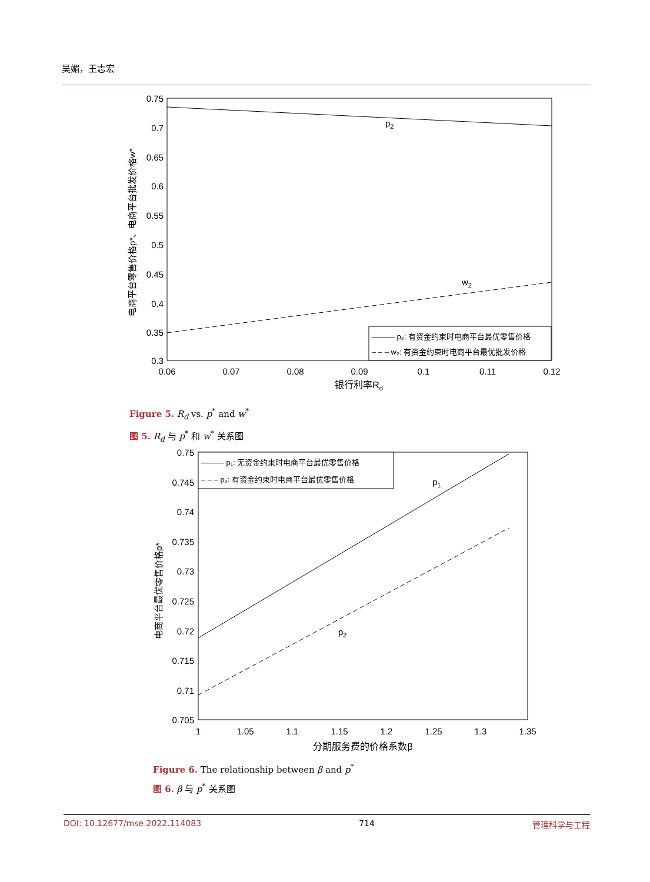吴媚，王志宏
p2
w2
——— p₂: 有资金约束时电商平台最优零售价格
– – – w₂: 有资金约束时电商平台最优批发价格
0.75
0.7
0.65
0.6
0.55
0.5
0.45
0.4
0.35
0.3
0.06
0.07
0.08
0.09
0.1
0.11
0.12
银行利率Rd
电商平台零售价格p*、电商平台批发价格w*
Figure 5. R<sub>d</sub> vs. p<sup>*</sup> and w<sup>*</sup>
图 5. R<sub>d</sub> 与 p<sup>*</sup> 和 w<sup>*</sup> 关系图
p1
p2
——— p₁: 无资金约束时电商平台最优零售价格
– – – p₂: 有资金约束时电商平台最优零售价格
0.75
0.745
0.74
0.735
0.73
0.725
0.72
0.715
0.71
0.705
1
1.05
1.1
1.15
1.2
1.25
1.3
1.35
分期服务费的价格系数β
电商平台最优零售价格p*
Figure 6. The relationship between β and p<sup>*</sup>
图 6. β 与 p<sup>*</sup> 关系图
DOI: 10.12677/mse.2022.114083 714 管理科学与工程